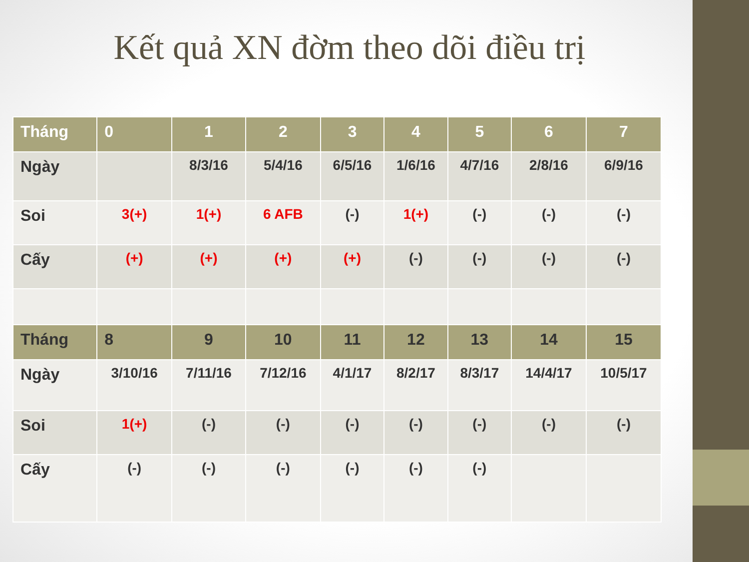Kết quả XN đờm theo dõi điều trị
| Tháng | 0 | 1 | 2 | 3 | 4 | 5 | 6 | 7 |
| --- | --- | --- | --- | --- | --- | --- | --- | --- |
| Ngày | | 8/3/16 | 5/4/16 | 6/5/16 | 1/6/16 | 4/7/16 | 2/8/16 | 6/9/16 |
| Soi | 3(+) | 1(+) | 6 AFB | (-) | 1(+) | (-) | (-) | (-) |
| Cấy | (+) | (+) | (+) | (+) | (-) | (-) | (-) | (-) |
| Tháng | 8 | 9 | 10 | 11 | 12 | 13 | 14 | 15 |
| Ngày | 3/10/16 | 7/11/16 | 7/12/16 | 4/1/17 | 8/2/17 | 8/3/17 | 14/4/17 | 10/5/17 |
| Soi | 1(+) | (-) | (-) | (-) | (-) | (-) | (-) | (-) |
| Cấy | (-) | (-) | (-) | (-) | (-) | (-) | | |